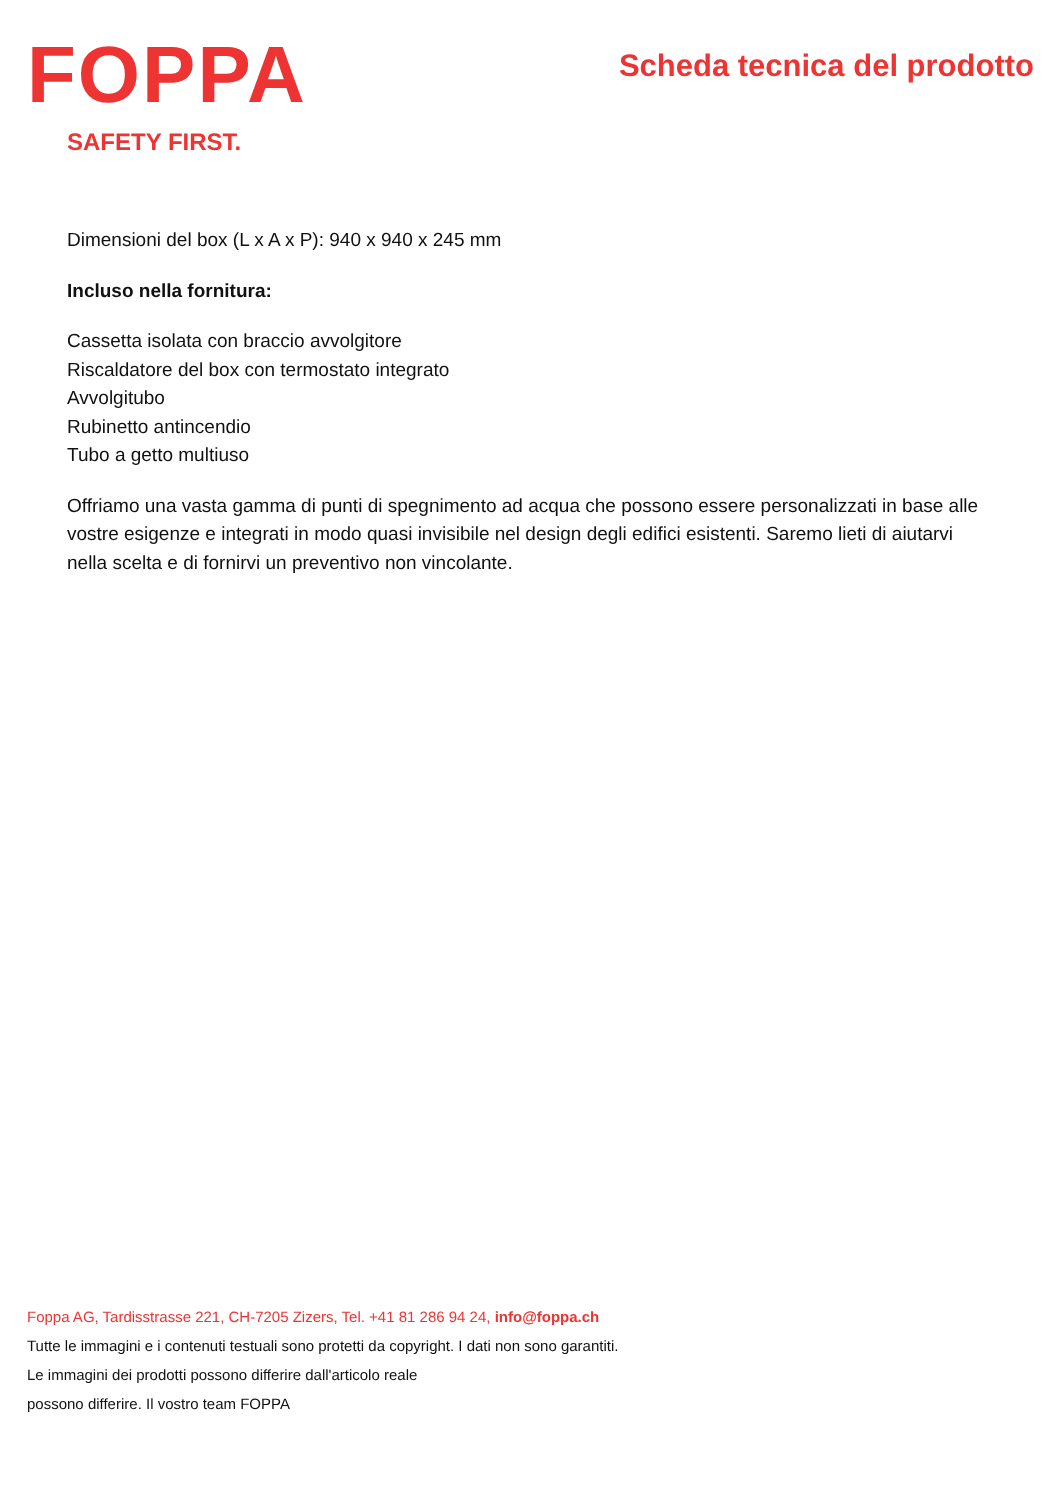FOPPA
SAFETY FIRST.
Scheda tecnica del prodotto
Dimensioni del box (L x A x P): 940 x 940 x 245 mm
Incluso nella fornitura:
Cassetta isolata con braccio avvolgitore
Riscaldatore del box con termostato integrato
Avvolgitubo
Rubinetto antincendio
Tubo a getto multiuso
Offriamo una vasta gamma di punti di spegnimento ad acqua che possono essere personalizzati in base alle vostre esigenze e integrati in modo quasi invisibile nel design degli edifici esistenti. Saremo lieti di aiutarvi nella scelta e di fornirvi un preventivo non vincolante.
Foppa AG, Tardisstrasse 221, CH-7205 Zizers, Tel. +41 81 286 94 24, info@foppa.ch
Tutte le immagini e i contenuti testuali sono protetti da copyright. I dati non sono garantiti.
Le immagini dei prodotti possono differire dall'articolo reale
possono differire. Il vostro team FOPPA